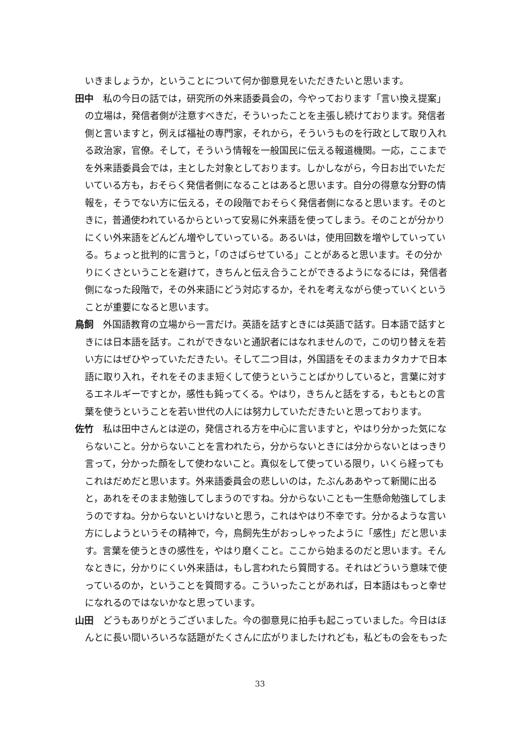いきましょうか，ということについて何か御意見をいただきたいと思います。
田中　私の今日の話では，研究所の外来語委員会の，今やっております「言い換え提案」の立場は，発信者側が注意すべきだ，そういったことを主張し続けております。発信者側と言いますと，例えば福祉の専門家，それから，そういうものを行政として取り入れる政治家，官僚。そして，そういう情報を一般国民に伝える報道機関。一応，ここまでを外来語委員会では，主とした対象としております。しかしながら，今日お出でいただいている方も，おそらく発信者側になることはあると思います。自分の得意な分野の情報を，そうでない方に伝える，その段階でおそらく発信者側になると思います。そのときに，普通使われているからといって安易に外来語を使ってしまう。そのことが分かりにくい外来語をどんどん増やしていっている。あるいは，使用回数を増やしていっている。ちょっと批判的に言うと，「のさばらせている」ことがあると思います。その分かりにくさということを避けて，きちんと伝え合うことができるようになるには，発信者側になった段階で，その外来語にどう対応するか，それを考えながら使っていくということが重要になると思います。
鳥飼　外国語教育の立場から一言だけ。英語を話すときには英語で話す。日本語で話すときには日本語を話す。これができないと通訳者にはなれませんので，この切り替えを若い方にはぜひやっていただきたい。そして二つ目は，外国語をそのままカタカナで日本語に取り入れ，それをそのまま短くして使うということばかりしていると，言葉に対するエネルギーですとか，感性も鈍ってくる。やはり，きちんと話をする，もともとの言葉を使うということを若い世代の人には努力していただきたいと思っております。
佐竹　私は田中さんとは逆の，発信される方を中心に言いますと，やはり分かった気にならないこと。分からないことを言われたら，分からないときには分からないとはっきり言って，分かった顔をして使わないこと。真似をして使っている限り，いくら経ってもこれはだめだと思います。外来語委員会の悲しいのは，たぶんああやって新聞に出ると，あれをそのまま勉強してしまうのですね。分からないことも一生懸命勉強してしまうのですね。分からないといけないと思う，これはやはり不幸です。分かるような言い方にしようというその精神で，今，鳥飼先生がおっしゃったように「感性」だと思います。言葉を使うときの感性を，やはり磨くこと。ここから始まるのだと思います。そんなときに，分かりにくい外来語は，もし言われたら質問する。それはどういう意味で使っているのか，ということを質問する。こういったことがあれば，日本語はもっと幸せになれるのではないかなと思っています。
山田　どうもありがとうございました。今の御意見に拍手も起こっていました。今日はほんとに長い間いろいろな話題がたくさんに広がりましたけれども，私どもの会をもった
33